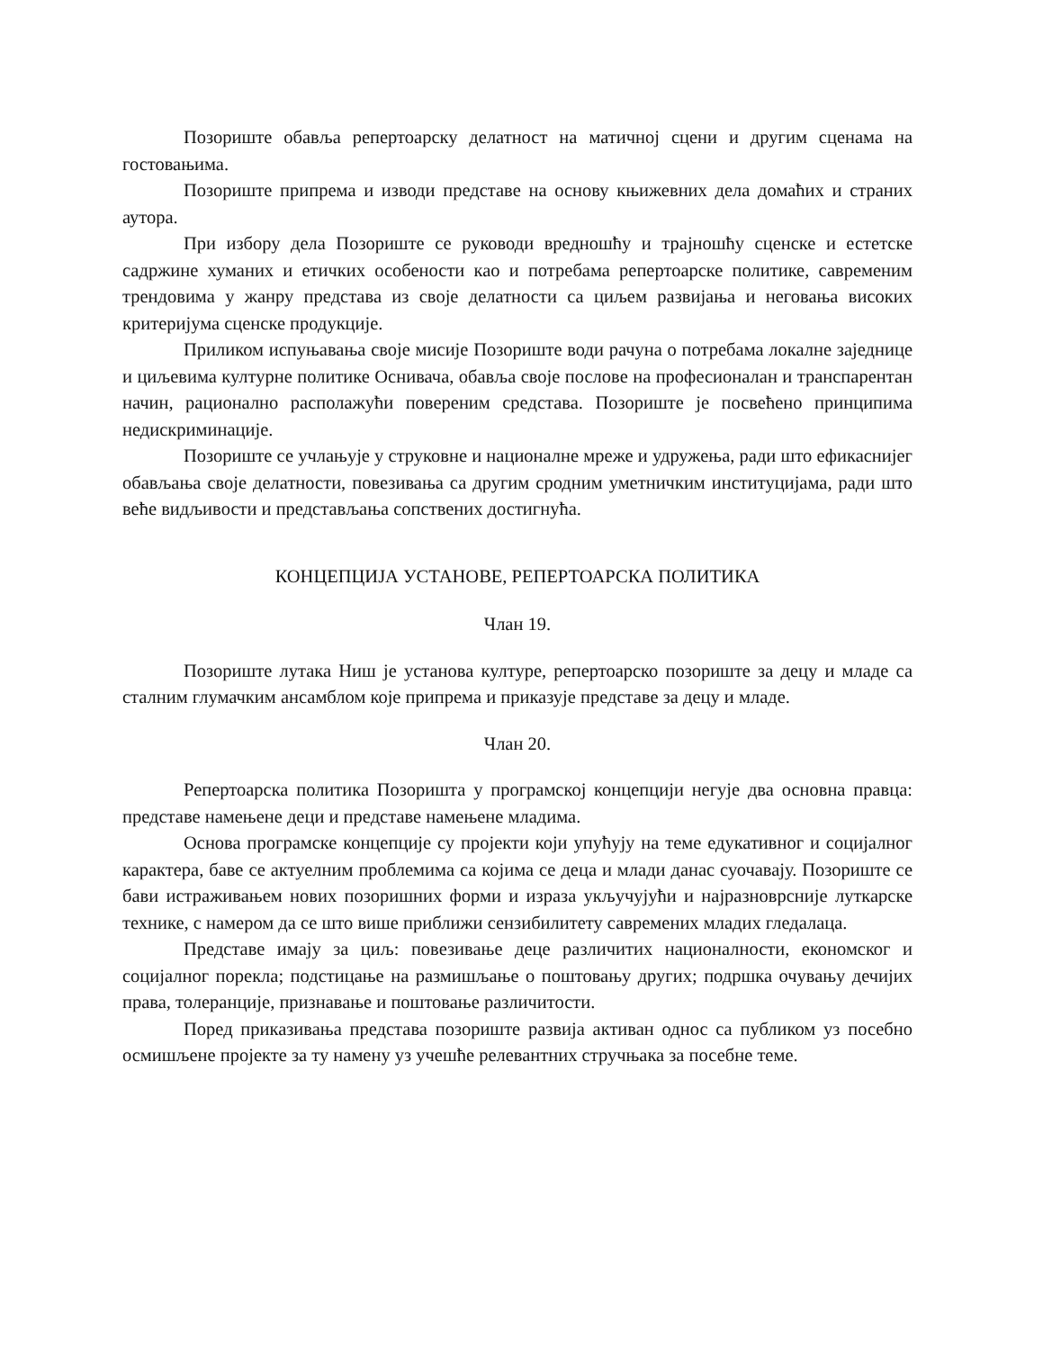Позориште обавља репертоарску делатност на матичној сцени и другим сценама на гостовањима.
Позориште припрема и изводи представе на основу књижевних дела домаћих и страних аутора.
При избору дела Позориште се руководи вредношћу и трајношћу сценске и естетске садржине хуманих и етичких особености као и потребама репертоарске политике, савременим трендовима у жанру представа из своје делатности са циљем развијања и неговања високих критеријума сценске продукције.
Приликом испуњавања своје мисије Позориште води рачуна о потребама локалне заједнице и циљевима културне политике Оснивача, обавља своје послове на професионалан и транспарентан начин, рационално располажући повереним средстава. Позориште је посвећено принципима недискриминације.
Позориште се учлањује у струковне и националне мреже и удружења, ради што ефикаснијег обављања своје делатности, повезивања са другим сродним уметничким институцијама, ради што веће видљивости и представљања сопствених достигнућа.
КОНЦЕПЦИЈА УСТАНОВЕ, РЕПЕРТОАРСКА ПОЛИТИКА
Члан 19.
Позориште лутака Ниш је установа културе, репертоарско позориште за децу и младе са сталним глумачким ансамблом које припрема и приказује представе за децу и младе.
Члан 20.
Репертоарска политика Позоришта у програмској концепцији негује два основна правца: представе намењене деци и представе намењене младима.
Основа програмске концепције су пројекти који упућују на теме едукативног и социјалног карактера, баве се актуелним проблемима са којима се деца и млади данас суочавају. Позориште се бави истраживањем нових позоришних форми и израза укључујући и најразноврсније луткарске технике, с намером да се што више приближи сензибилитету савремених младих гледалаца.
Представе имају за циљ: повезивање деце различитих националности, економског и социјалног порекла; подстицање на размишљање о поштовању других; подршка очувању дечијих права, толеранције, признавање и поштовање различитости.
Поред приказивања представа позориште развија активан однос са публиком уз посебно осмишљене пројекте за ту намену уз учешће релевантних стручњака за посебне теме.